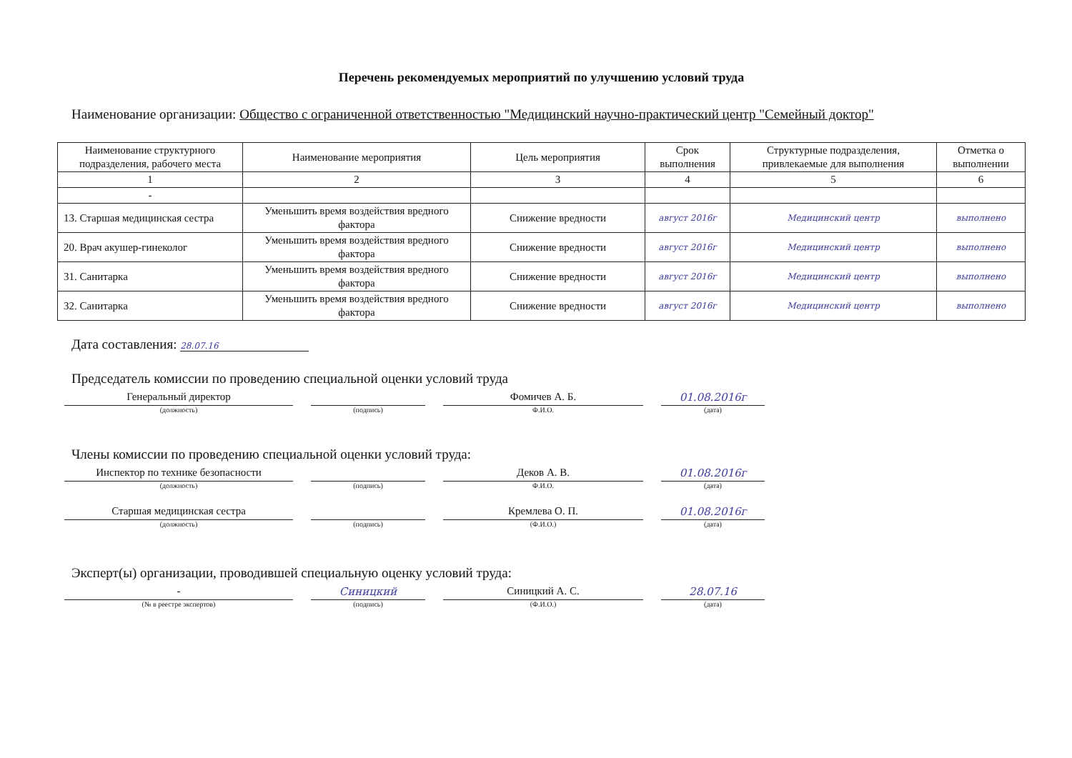Перечень рекомендуемых мероприятий по улучшению условий труда
Наименование организации: Общество с ограниченной ответственностью "Медицинский научно-практический центр "Семейный доктор"
| Наименование структурного подразделения, рабочего места | Наименование мероприятия | Цель мероприятия | Срок выполнения | Структурные подразделения, привлекаемые для выполнения | Отметка о выполнении |
| --- | --- | --- | --- | --- | --- |
| 1 | 2 | 3 | 4 | 5 | 6 |
| - | | | | | |
| 13. Старшая медицинская сестра | Уменьшить время воздействия вредного фактора | Снижение вредности | август 2016г | Медицинский центр | выполнено |
| 20. Врач акушер-гинеколог | Уменьшить время воздействия вредного фактора | Снижение вредности | август 2016г | Медицинский центр | выполнено |
| 31. Санитарка | Уменьшить время воздействия вредного фактора | Снижение вредности | август 2016г | Медицинский центр | выполнено |
| 32. Санитарка | Уменьшить время воздействия вредного фактора | Снижение вредности | август 2016г | Медицинский центр | выполнено |
Дата составления: 28.07.16
Председатель комиссии по проведению специальной оценки условий труда
Генеральный директор
(должность)
(подпись)
Фомичев А. Б.
Ф.И.О.
01.08.2016г
(дата)
Члены комиссии по проведению специальной оценки условий труда:
Инспектор по технике безопасности
(должность)
(подпись)
Деков А. В.
Ф.И.О.
01.08.2016г
(дата)
Старшая медицинская сестра
(должность)
(подпись)
Кремлева О. П.
(Ф.И.О.)
01.08.2016г
(дата)
Эксперт(ы) организации, проводившей специальную оценку условий труда:
-
(№ в реестре экспертов)
Синицкий
(подпись)
Синицкий А. С.
(Ф.И.О.)
28.07.16
(дата)